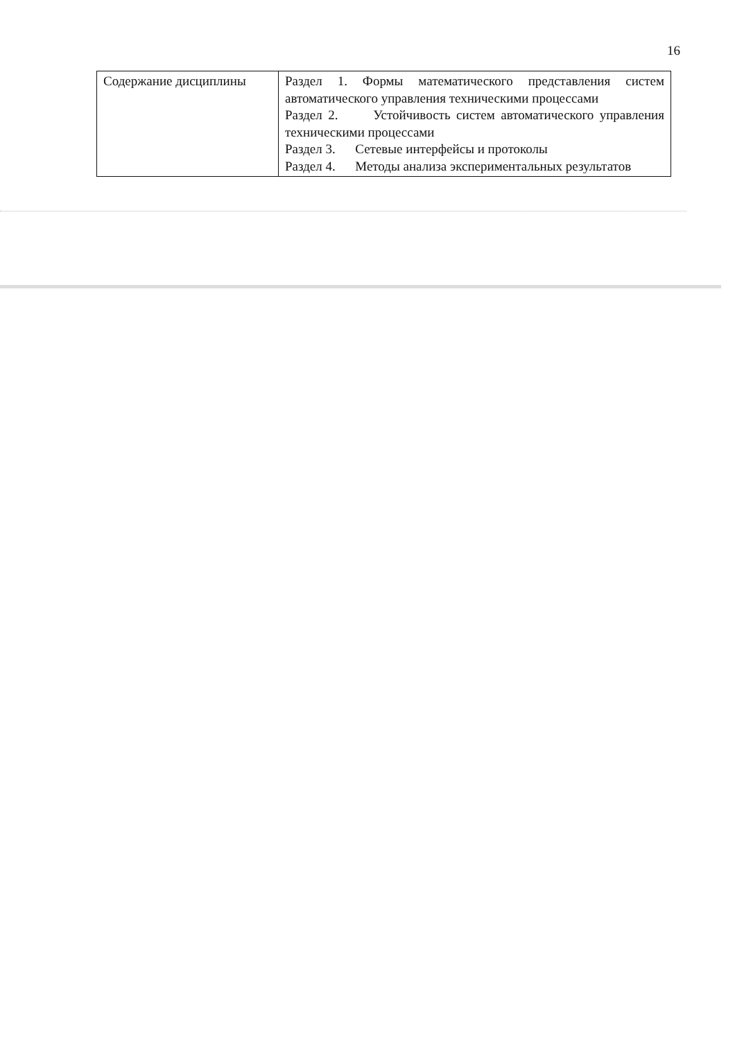16
| Содержание дисциплины | Раздел 1. Формы математического представления систем автоматического управления техническими процессами Раздел 2. Устойчивость систем автоматического управления техническими процессами Раздел 3. Сетевые интерфейсы и протоколы Раздел 4. Методы анализа экспериментальных результатов |